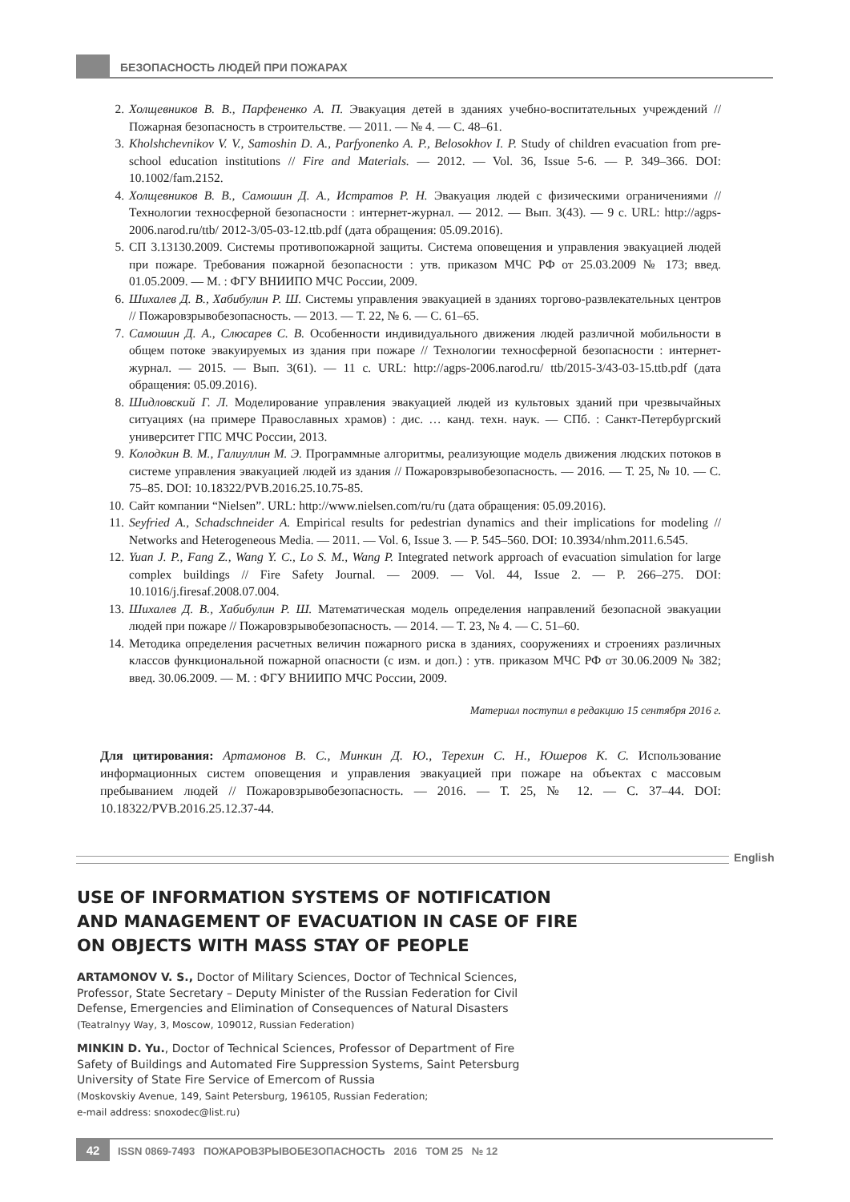БЕЗОПАСНОСТЬ ЛЮДЕЙ ПРИ ПОЖАРАХ
2. Холщевников В. В., Парфененко А. П. Эвакуация детей в зданиях учебно-воспитательных учреждений // Пожарная безопасность в строительстве. — 2011. — № 4. — С. 48–61.
3. Kholshchevnikov V. V., Samoshin D. A., Parfyonenko A. P., Belosokhov I. P. Study of children evacuation from pre-school education institutions // Fire and Materials. — 2012. — Vol. 36, Issue 5-6. — P. 349–366. DOI: 10.1002/fam.2152.
4. Холщевников В. В., Самошин Д. А., Истратов Р. Н. Эвакуация людей с физическими ограничениями // Технологии техносферной безопасности : интернет-журнал. — 2012. — Вып. 3(43). — 9 с. URL: http://agps-2006.narod.ru/ttb/ 2012-3/05-03-12.ttb.pdf (дата обращения: 05.09.2016).
5. СП 3.13130.2009. Системы противопожарной защиты. Система оповещения и управления эвакуацией людей при пожаре. Требования пожарной безопасности : утв. приказом МЧС РФ от 25.03.2009 № 173; введ. 01.05.2009. — М. : ФГУ ВНИИПО МЧС России, 2009.
6. Шихалев Д. В., Хабибулин Р. Ш. Системы управления эвакуацией в зданиях торгово-развлекательных центров // Пожаровзрывобезопасность. — 2013. — Т. 22, № 6. — С. 61–65.
7. Самошин Д. А., Слюсарев С. В. Особенности индивидуального движения людей различной мобильности в общем потоке эвакуируемых из здания при пожаре // Технологии техносферной безопасности : интернет-журнал. — 2015. — Вып. 3(61). — 11 с. URL: http://agps-2006.narod.ru/ ttb/2015-3/43-03-15.ttb.pdf (дата обращения: 05.09.2016).
8. Шидловский Г. Л. Моделирование управления эвакуацией людей из культовых зданий при чрезвычайных ситуациях (на примере Православных храмов) : дис. … канд. техн. наук. — СПб. : Санкт-Петербургский университет ГПС МЧС России, 2013.
9. Колодкин В. М., Галиуллин М. Э. Программные алгоритмы, реализующие модель движения людских потоков в системе управления эвакуацией людей из здания // Пожаровзрывобезопасность. — 2016. — Т. 25, № 10. — С. 75–85. DOI: 10.18322/PVB.2016.25.10.75-85.
10. Сайт компании “Nielsen”. URL: http://www.nielsen.com/ru/ru (дата обращения: 05.09.2016).
11. Seyfried A., Schadschneider A. Empirical results for pedestrian dynamics and their implications for modeling // Networks and Heterogeneous Media. — 2011. — Vol. 6, Issue 3. — P. 545–560. DOI: 10.3934/nhm.2011.6.545.
12. Yuan J. P., Fang Z., Wang Y. C., Lo S. M., Wang P. Integrated network approach of evacuation simulation for large complex buildings // Fire Safety Journal. — 2009. — Vol. 44, Issue 2. — P. 266–275. DOI: 10.1016/j.firesaf.2008.07.004.
13. Шихалев Д. В., Хабибулин Р. Ш. Математическая модель определения направлений безопасной эвакуации людей при пожаре // Пожаровзрывобезопасность. — 2014. — Т. 23, № 4. — С. 51–60.
14. Методика определения расчетных величин пожарного риска в зданиях, сооружениях и строениях различных классов функциональной пожарной опасности (с изм. и доп.) : утв. приказом МЧС РФ от 30.06.2009 № 382; введ. 30.06.2009. — М. : ФГУ ВНИИПО МЧС России, 2009.
Материал поступил в редакцию 15 сентября 2016 г.
Для цитирования: Артамонов В. С., Минкин Д. Ю., Терехин С. Н., Юшеров К. С. Использование информационных систем оповещения и управления эвакуацией при пожаре на объектах с массовым пребыванием людей // Пожаровзрывобезопасность. — 2016. — Т. 25, № 12. — С. 37–44. DOI: 10.18322/PVB.2016.25.12.37-44.
English
USE OF INFORMATION SYSTEMS OF NOTIFICATION
AND MANAGEMENT OF EVACUATION IN CASE OF FIRE
ON OBJECTS WITH MASS STAY OF PEOPLE
ARTAMONOV V. S., Doctor of Military Sciences, Doctor of Technical Sciences, Professor, State Secretary – Deputy Minister of the Russian Federation for Civil Defense, Emergencies and Elimination of Consequences of Natural Disasters (Teatralnyy Way, 3, Moscow, 109012, Russian Federation)
MINKIN D. Yu., Doctor of Technical Sciences, Professor of Department of Fire Safety of Buildings and Automated Fire Suppression Systems, Saint Petersburg University of State Fire Service of Emercom of Russia
(Moskovskiy Avenue, 149, Saint Petersburg, 196105, Russian Federation;
e-mail address: snoxodec@list.ru)
42 ISSN 0869-7493 ПОЖАРОВЗРЫВОБЕЗОПАСНОСТЬ 2016 ТОМ 25 № 12